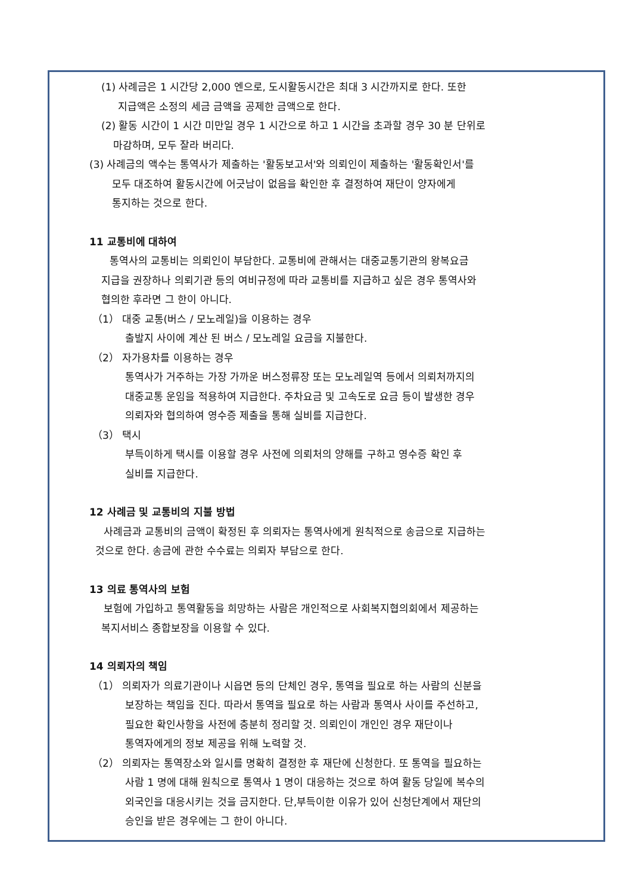(1) 사례금은 1 시간당 2,000 엔으로, 도시활동시간은 최대 3 시간까지로 한다. 또한
지급액은 소정의 세금 금액을 공제한 금액으로 한다.
(2) 활동 시간이 1 시간 미만일 경우 1 시간으로 하고 1 시간을 초과할 경우 30 분 단위로
마감하며, 모두 잘라 버리다.
(3) 사례금의 액수는 통역사가 제출하는 '활동보고서'와 의뢰인이 제출하는 '활동확인서'를
모두 대조하여 활동시간에 어긋남이 없음을 확인한 후 결정하여 재단이 양자에게
통지하는 것으로 한다.
11 교통비에 대하여
통역사의 교통비는 의뢰인이 부담한다. 교통비에 관해서는 대중교통기관의 왕복요금
지급을 권장하나 의뢰기관 등의 여비규정에 따라 교통비를 지급하고 싶은 경우 통역사와
협의한 후라면 그 한이 아니다.
（1） 대중 교통(버스 / 모노레일)을 이용하는 경우
출발지 사이에 계산 된 버스 / 모노레일 요금을 지불한다.
（2） 자가용차를 이용하는 경우
통역사가 거주하는 가장 가까운 버스정류장 또는 모노레일역 등에서 의뢰처까지의
대중교통 운임을 적용하여 지급한다. 주차요금 및 고속도로 요금 등이 발생한 경우
의뢰자와 협의하여 영수증 제출을 통해 실비를 지급한다.
（3） 택시
부득이하게 택시를 이용할 경우 사전에 의뢰처의 양해를 구하고 영수증 확인 후
실비를 지급한다.
12 사례금 및 교통비의 지불 방법
사례금과 교통비의 금액이 확정된 후 의뢰자는 통역사에게 원칙적으로 송금으로 지급하는
것으로 한다. 송금에 관한 수수료는 의뢰자 부담으로 한다.
13 의료 통역사의 보험
보험에 가입하고 통역활동을 희망하는 사람은 개인적으로 사회복지협의회에서 제공하는
복지서비스 종합보장을 이용할 수 있다.
14 의뢰자의 책임
（1） 의뢰자가 의료기관이나 시읍면 등의 단체인 경우, 통역을 필요로 하는 사람의 신분을
보장하는 책임을 진다. 따라서 통역을 필요로 하는 사람과 통역사 사이를 주선하고,
필요한 확인사항을 사전에 충분히 정리할 것. 의뢰인이 개인인 경우 재단이나
통역자에게의 정보 제공을 위해 노력할 것.
（2） 의뢰자는 통역장소와 일시를 명확히 결정한 후 재단에 신청한다. 또 통역을 필요하는
사람 1 명에 대해 원칙으로 통역사 1 명이 대응하는 것으로 하여 활동 당일에 복수의
외국인을 대응시키는 것을 금지한다. 단,부득이한 이유가 있어 신청단계에서 재단의
승인을 받은 경우에는 그 한이 아니다.